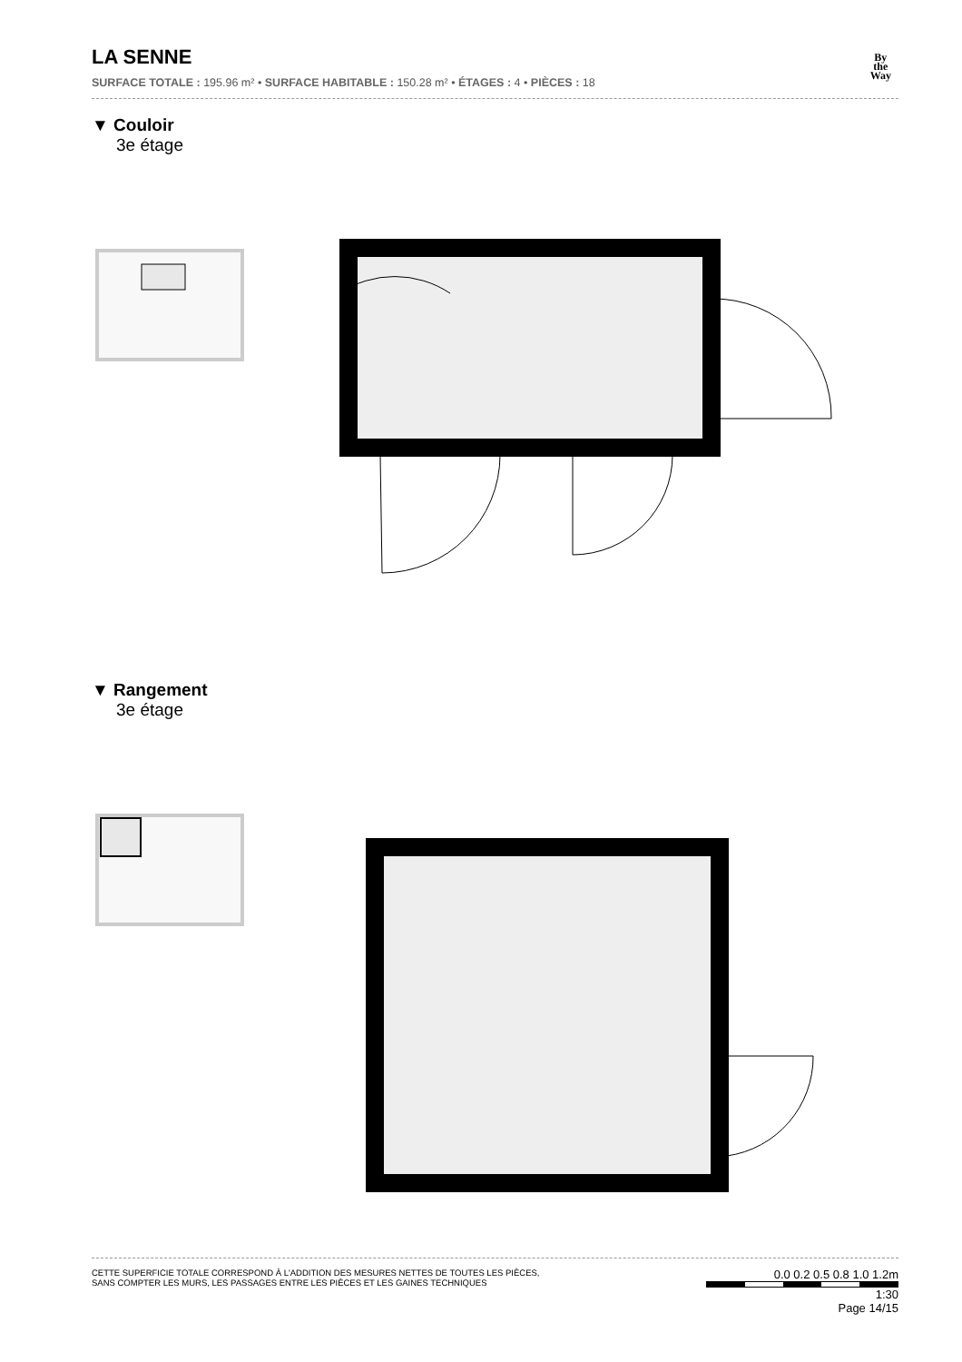LA SENNE
SURFACE TOTALE : 195.96 m² • SURFACE HABITABLE : 150.28 m² • ÉTAGES : 4 • PIÈCES : 18
By
the
Way
▼ Couloir
3e étage
▼ Rangement
3e étage
CETTE SUPERFICIE TOTALE CORRESPOND À L'ADDITION DES MESURES NETTES DE TOUTES LES PIÈCES,
SANS COMPTER LES MURS, LES PASSAGES ENTRE LES PIÈCES ET LES GAINES TECHNIQUES
0.0 0.2 0.5 0.8 1.0 1.2m
1:30
Page 14/15